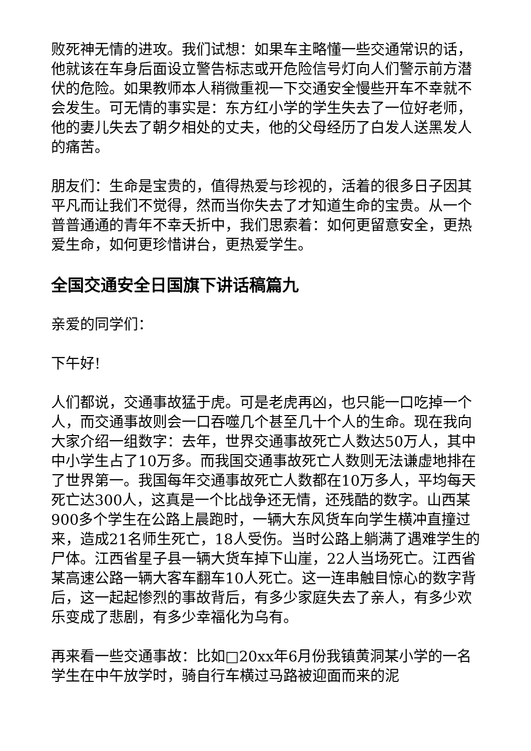败死神无情的进攻。我们试想：如果车主略懂一些交通常识的话，他就该在车身后面设立警告标志或开危险信号灯向人们警示前方潜伏的危险。如果教师本人稍微重视一下交通安全慢些开车不幸就不会发生。可无情的事实是：东方红小学的学生失去了一位好老师，他的妻儿失去了朝夕相处的丈夫，他的父母经历了白发人送黑发人的痛苦。
朋友们：生命是宝贵的，值得热爱与珍视的，活着的很多日子因其平凡而让我们不觉得，然而当你失去了才知道生命的宝贵。从一个普普通通的青年不幸夭折中，我们思索着：如何更留意安全，更热爱生命，如何更珍惜讲台，更热爱学生。
全国交通安全日国旗下讲话稿篇九
亲爱的同学们：
下午好!
人们都说，交通事故猛于虎。可是老虎再凶，也只能一口吃掉一个人，而交通事故则会一口吞噬几个甚至几十个人的生命。现在我向大家介绍一组数字：去年，世界交通事故死亡人数达50万人，其中中小学生占了10万多。而我国交通事故死亡人数则无法谦虚地排在了世界第一。我国每年交通事故死亡人数都在10万多人，平均每天死亡达300人，这真是一个比战争还无情，还残酷的数字。山西某900多个学生在公路上晨跑时，一辆大东风货车向学生横冲直撞过来，造成21名师生死亡，18人受伤。当时公路上躺满了遇难学生的尸体。江西省星子县一辆大货车掉下山崖，22人当场死亡。江西省某高速公路一辆大客车翻车10人死亡。这一连串触目惊心的数字背后，这一起起惨烈的事故背后，有多少家庭失去了亲人，有多少欢乐变成了悲剧，有多少幸福化为乌有。
再来看一些交通事故：比如□20xx年6月份我镇黄洞某小学的一名学生在中午放学时，骑自行车横过马路被迎面而来的泥